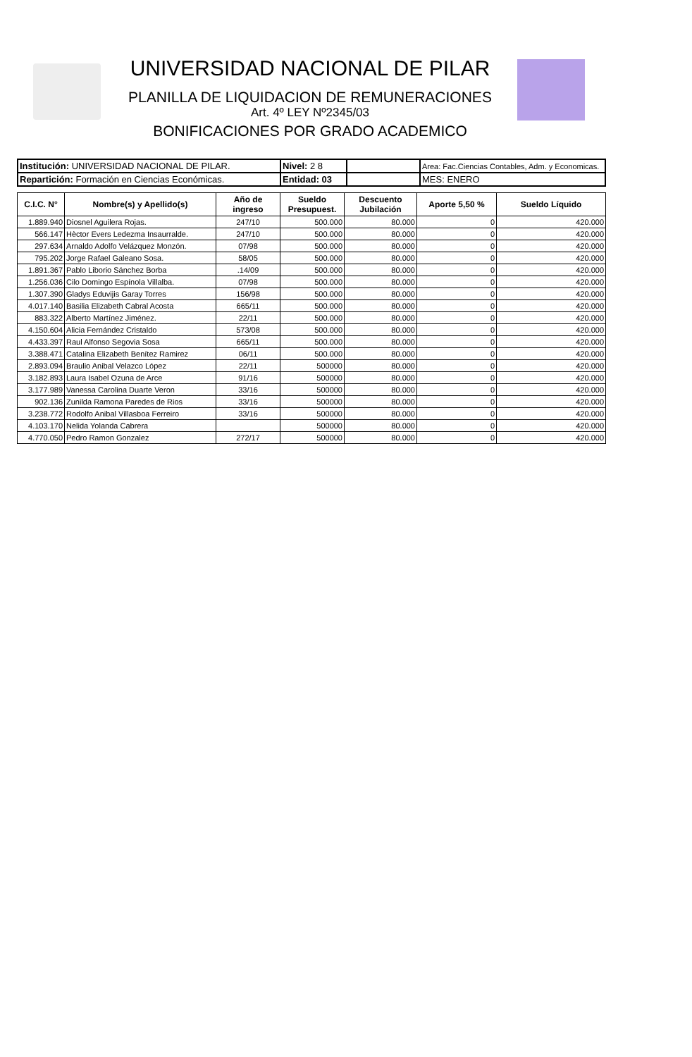UNIVERSIDAD NACIONAL DE PILAR
PLANILLA DE LIQUIDACION DE REMUNERACIONES
Art. 4º LEY Nº2345/03
BONIFICACIONES POR GRADO ACADEMICO
| Institución: UNIVERSIDAD NACIONAL DE PILAR. | Nivel: 2 8 | | Area: Fac.Ciencias Contables, Adm. y Economicas. |
| Repartición: Formación en Ciencias Económicas. | Entidad: 03 | | MES: ENERO |
| C.I.C. N° | Nombre(s) y Apellido(s) | Año de ingreso | Sueldo Presupuest. | Descuento Jubilación | Aporte 5,50 % | Sueldo Líquido |
| --- | --- | --- | --- | --- | --- | --- |
| 1.889.940 | Diosnel Aguilera Rojas. | 247/10 | 500.000 | 80.000 | 0 | 420.000 |
| 566.147 | Hèctor Evers Ledezma Insaurralde. | 247/10 | 500.000 | 80.000 | 0 | 420.000 |
| 297.634 | Arnaldo Adolfo Velázquez Monzón. | 07/98 | 500.000 | 80.000 | 0 | 420.000 |
| 795.202 | Jorge Rafael Galeano Sosa. | 58/05 | 500.000 | 80.000 | 0 | 420.000 |
| 1.891.367 | Pablo Liborio Sánchez Borba | .14/09 | 500.000 | 80.000 | 0 | 420.000 |
| 1.256.036 | Cilo Domingo Espínola Villalba. | 07/98 | 500.000 | 80.000 | 0 | 420.000 |
| 1.307.390 | Gladys Eduvijis Garay Torres | 156/98 | 500.000 | 80.000 | 0 | 420.000 |
| 4.017.140 | Basilia Elizabeth Cabral Acosta | 665/11 | 500.000 | 80.000 | 0 | 420.000 |
| 883.322 | Alberto Martínez Jiménez. | 22/11 | 500.000 | 80.000 | 0 | 420.000 |
| 4.150.604 | Alicia Fernández Cristaldo | 573/08 | 500.000 | 80.000 | 0 | 420.000 |
| 4.433.397 | Raul Alfonso Segovia Sosa | 665/11 | 500.000 | 80.000 | 0 | 420.000 |
| 3.388.471 | Catalina Elizabeth Benítez Ramirez | 06/11 | 500.000 | 80.000 | 0 | 420.000 |
| 2.893.094 | Braulio Anibal Velazco López | 22/11 | 500000 | 80.000 | 0 | 420.000 |
| 3.182.893 | Laura Isabel Ozuna de Arce | 91/16 | 500000 | 80.000 | 0 | 420.000 |
| 3.177.989 | Vanessa Carolina Duarte Veron | 33/16 | 500000 | 80.000 | 0 | 420.000 |
| 902.136 | Zunilda Ramona Paredes de Rios | 33/16 | 500000 | 80.000 | 0 | 420.000 |
| 3.238.772 | Rodolfo Anibal Villasboa Ferreiro | 33/16 | 500000 | 80.000 | 0 | 420.000 |
| 4.103.170 | Nelida Yolanda Cabrera | | 500000 | 80.000 | 0 | 420.000 |
| 4.770.050 | Pedro Ramon Gonzalez | 272/17 | 500000 | 80.000 | 0 | 420.000 |